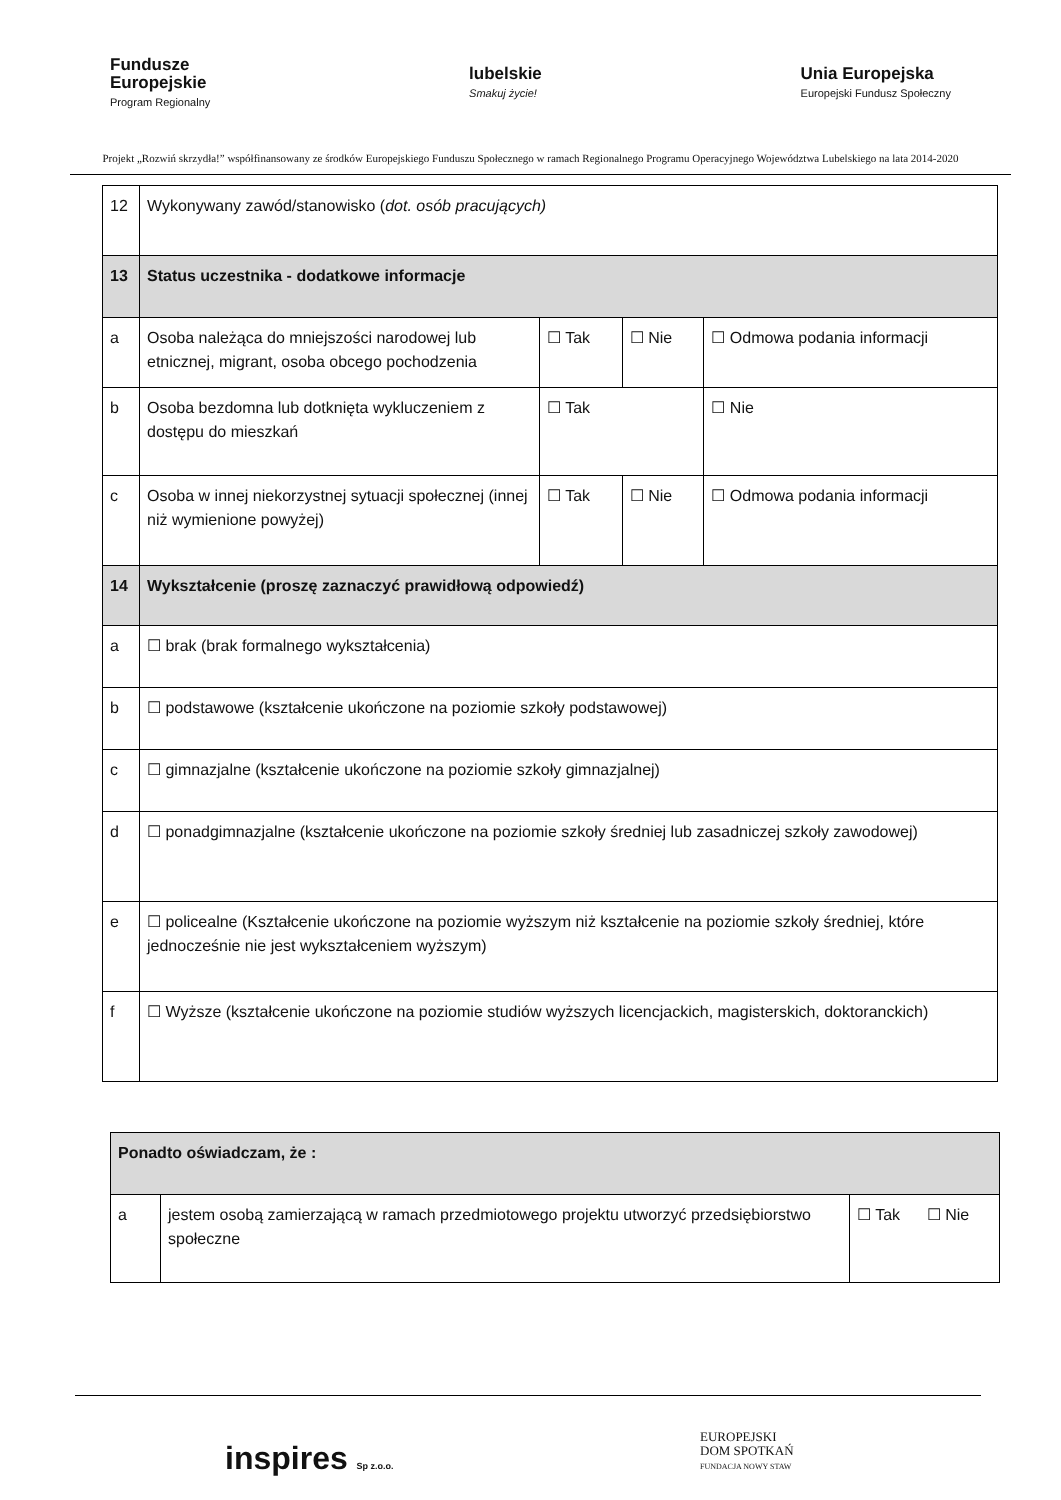Fundusze
Europejskie
Program Regionalny
lubelskie
Smakuj życie!
Unia Europejska
Europejski Fundusz Społeczny
Projekt „Rozwiń skrzydła!” współfinansowany ze środków Europejskiego Funduszu Społecznego w ramach Regionalnego Programu Operacyjnego Województwa Lubelskiego na lata 2014-2020
| 12 | Wykonywany zawód/stanowisko ( dot. osób pracujących) | | | |
| 13 | Status uczestnika - dodatkowe informacje | | | |
| a | Osoba należąca do mniejszości narodowej lub etnicznej, migrant, osoba obcego pochodzenia | ☐ Tak | ☐ Nie | ☐ Odmowa podania informacji |
| b | Osoba bezdomna lub dotknięta wykluczeniem z dostępu do mieszkań | ☐ Tak | | ☐ Nie |
| c | Osoba w innej niekorzystnej sytuacji społecznej (innej niż wymienione powyżej) | ☐ Tak | ☐ Nie | ☐ Odmowa podania informacji |
| 14 | Wykształcenie (proszę zaznaczyć prawidłową odpowiedź) | | | |
| a | ☐ brak (brak formalnego wykształcenia) | | | |
| b | ☐ podstawowe (kształcenie ukończone na poziomie szkoły podstawowej) | | | |
| c | ☐ gimnazjalne (kształcenie ukończone na poziomie szkoły gimnazjalnej) | | | |
| d | ☐ ponadgimnazjalne (kształcenie ukończone na poziomie szkoły średniej lub zasadniczej szkoły zawodowej) | | | |
| e | ☐ policealne (Kształcenie ukończone na poziomie wyższym niż kształcenie na poziomie szkoły średniej, które jednocześnie nie jest wykształceniem wyższym) | | | |
| f | ☐ Wyższe (kształcenie ukończone na poziomie studiów wyższych licencjackich, magisterskich, doktoranckich) | | | |
| Ponadto oświadczam, że : | | |
| a | jestem osobą zamierzającą w ramach przedmiotowego projektu utworzyć przedsiębiorstwo społeczne | ☐ Tak ☐ Nie |
inspires Sp z.o.o.
EUROPEJSKI
DOM SPOTKAŃ
FUNDACJA NOWY STAW